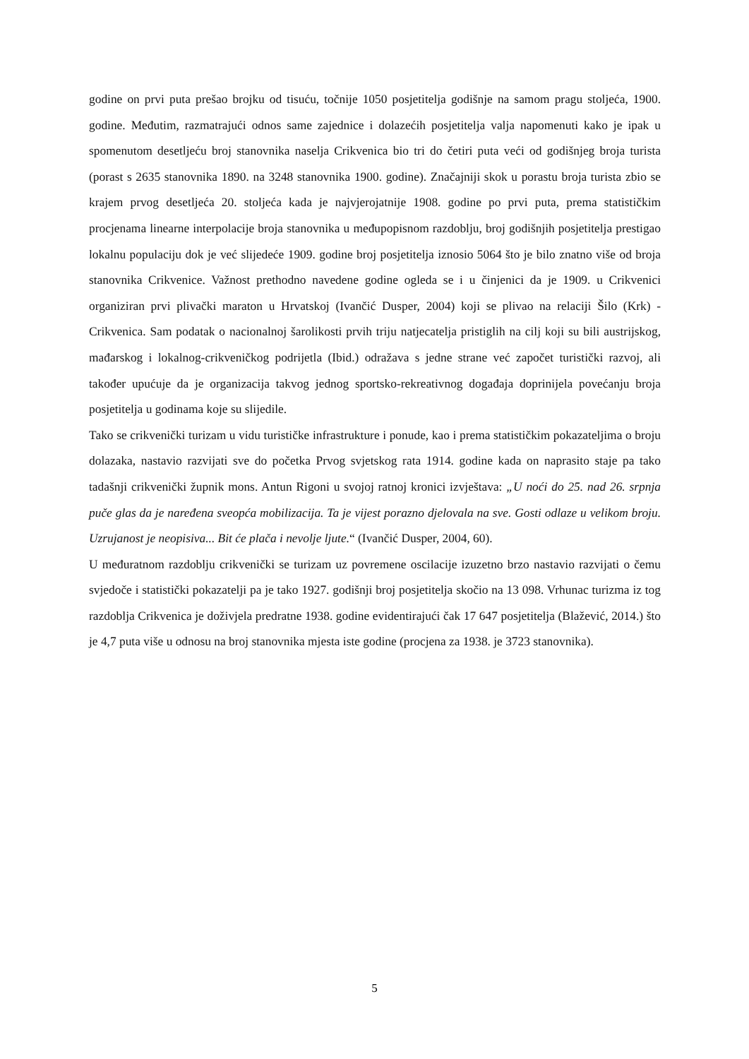godine on prvi puta prešao brojku od tisuću, točnije 1050 posjetitelja godišnje na samom pragu stoljeća, 1900. godine. Međutim, razmatrajući odnos same zajednice i dolazećih posjetitelja valja napomenuti kako je ipak u spomenutom desetljeću broj stanovnika naselja Crikvenica bio tri do četiri puta veći od godišnjeg broja turista (porast s 2635 stanovnika 1890. na 3248 stanovnika 1900. godine). Značajniji skok u porastu broja turista zbio se krajem prvog desetljeća 20. stoljeća kada je najvjerojatnije 1908. godine po prvi puta, prema statističkim procjenama linearne interpolacije broja stanovnika u međupopisnom razdoblju, broj godišnjih posjetitelja prestigao lokalnu populaciju dok je već slijedeće 1909. godine broj posjetitelja iznosio 5064 što je bilo znatno više od broja stanovnika Crikvenice. Važnost prethodno navedene godine ogleda se i u činjenici da je 1909. u Crikvenici organiziran prvi plivački maraton u Hrvatskoj (Ivančić Dusper, 2004) koji se plivao na relaciji Šilo (Krk) - Crikvenica. Sam podatak o nacionalnoj šarolikosti prvih triju natjecatelja pristiglih na cilj koji su bili austrijskog, mađarskog i lokalnog-crikveničkog podrijetla (Ibid.) odražava s jedne strane već započet turistički razvoj, ali također upućuje da je organizacija takvog jednog sportsko-rekreativnog događaja doprinijela povećanju broja posjetitelja u godinama koje su slijedile.
Tako se crikvenički turizam u vidu turističke infrastrukture i ponude, kao i prema statističkim pokazateljima o broju dolazaka, nastavio razvijati sve do početka Prvog svjetskog rata 1914. godine kada on naprasito staje pa tako tadašnji crikvenički župnik mons. Antun Rigoni u svojoj ratnoj kronici izvještava: „U noći do 25. nad 26. srpnja puče glas da je naređena sveopća mobilizacija. Ta je vijest porazno djelovala na sve. Gosti odlaze u velikom broju. Uzrujanost je neopisiva... Bit će plača i nevolje ljute.“ (Ivančić Dusper, 2004, 60).
U međuratnom razdoblju crikvenički se turizam uz povremene oscilacije izuzetno brzo nastavio razvijati o čemu svjedoče i statistički pokazatelji pa je tako 1927. godišnji broj posjetitelja skočio na 13 098. Vrhunac turizma iz tog razdoblja Crikvenica je doživjela predratne 1938. godine evidentirajući čak 17 647 posjetitelja (Blažević, 2014.) što je 4,7 puta više u odnosu na broj stanovnika mjesta iste godine (procjena za 1938. je 3723 stanovnika).
5